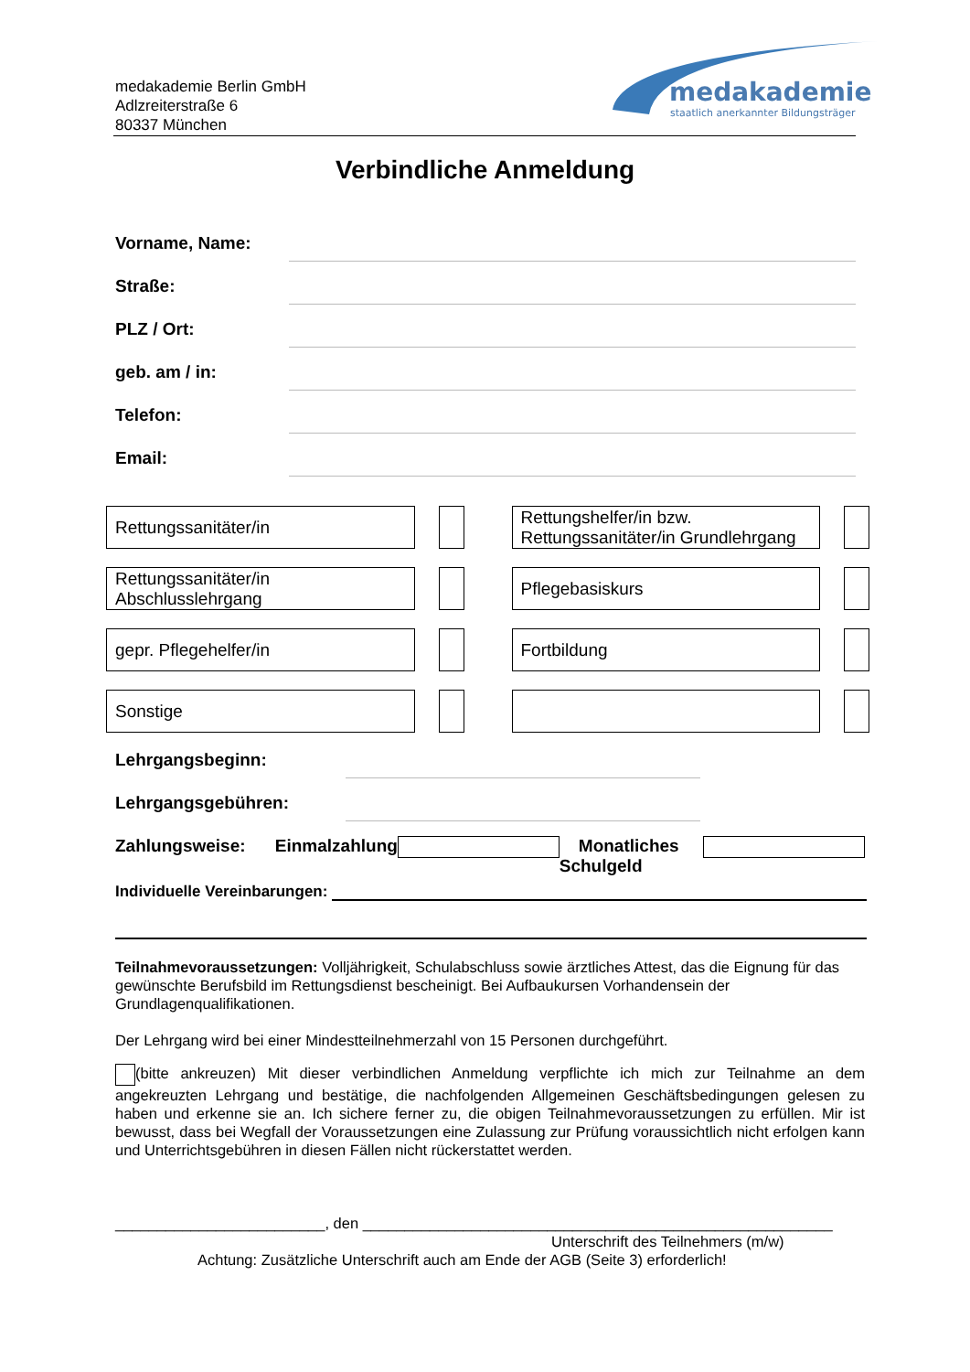medakademie Berlin GmbH
Adlzreiterstraße 6
80337 München
medakademie
staatlich anerkannter Bildungsträger
Verbindliche Anmeldung
Vorname, Name:
Straße:
PLZ / Ort:
geb. am / in:
Telefon:
Email:
Rettungssanitäter/in Rettungshelfer/in bzw. Rettungssanitäter/in Grundlehrgang
Rettungssanitäter/in Abschlusslehrgang
Pflegebasiskurs
gepr. Pflegehelfer/in Fortbildung
Sonstige
Lehrgangsbeginn:
Lehrgangsgebühren:
Zahlungsweise: Einmalzahlung Monatliches Schulgeld
Individuelle Vereinbarungen:
Teilnahmevoraussetzungen: Volljährigkeit, Schulabschluss sowie ärztliches Attest, das die Eignung für das gewünschte Berufsbild im Rettungsdienst bescheinigt. Bei Aufbaukursen Vorhandensein der Grundlagenqualifikationen.
Der Lehrgang wird bei einer Mindestteilnehmerzahl von 15 Personen durchgeführt.
(bitte ankreuzen) Mit dieser verbindlichen Anmeldung verpflichte ich mich zur Teilnahme an dem angekreuzten Lehrgang und bestätige, die nachfolgenden Allgemeinen Geschäftsbedingungen gelesen zu haben und erkenne sie an. Ich sichere ferner zu, die obigen Teilnahmevoraussetzungen zu erfüllen. Mir ist bewusst, dass bei Wegfall der Voraussetzungen eine Zulassung zur Prüfung voraussichtlich nicht erfolgen kann und Unterrichtsgebühren in diesen Fällen nicht rückerstattet werden.
_________________________, den ________________________________________________________
Unterschrift des Teilnehmers (m/w)
Achtung: Zusätzliche Unterschrift auch am Ende der AGB (Seite 3) erforderlich!